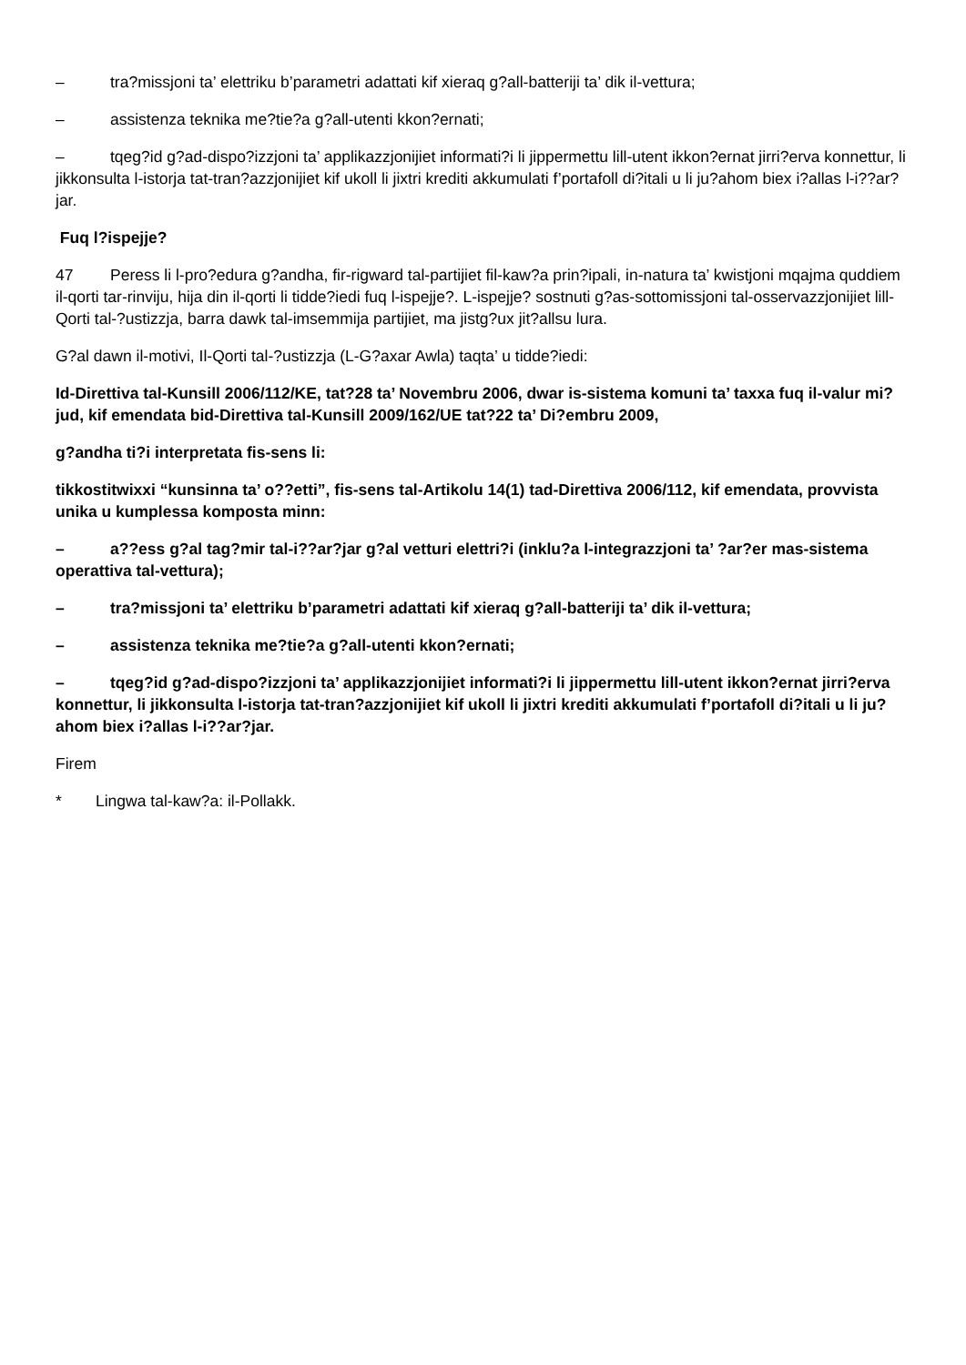– tra?missjoni ta’ elettriku b’parametri adattati kif xieraq g?all-batteriji ta’ dik il-vettura;
– assistenza teknika me?tie?a g?all-utenti kkon?ernati;
– tqeg?id g?ad-dispo?izzjoni ta’ applikazzjonijiet informati?i li jippermettu lill-utent ikkon?ernat jirri?erva konnettur, li jikkonsulta l-istorja tat-tran?azzjonijiet kif ukoll li jixtri krediti akkumulati f’portafoll di?itali u li ju?ahom biex i?allas l-i??ar?jar.
Fuq l?ispejje?
47 Peress li l-pro?edura g?andha, fir-rigward tal-partijiet fil-kaw?a prin?ipali, in-natura ta’ kwistjoni mqajma quddiem il-qorti tar-rinviju, hija din il-qorti li tidde?iedi fuq l-ispejje?. L-ispejje? sostnuti g?as-sottomissjoni tal-osservazzjonijiet lill-Qorti tal-?ustizzja, barra dawk tal-imsemmija partijiet, ma jistg?ux jit?allsu lura.
G?al dawn il-motivi, Il-Qorti tal-?ustizzja (L-G?axar Awla) taqta’ u tidde?iedi:
Id-Direttiva tal-Kunsill 2006/112/KE, tat?28 ta’ Novembru 2006, dwar is-sistema komuni ta’ taxxa fuq il-valur mi?jud, kif emendata bid-Direttiva tal-Kunsill 2009/162/UE tat?22 ta’ Di?embru 2009,
g?andha ti?i interpretata fis-sens li:
tikkostitwixxi “kunsinna ta’ o??etti”, fis-sens tal-Artikolu 14(1) tad-Direttiva 2006/112, kif emendata, provvista unika u kumplessa komposta minn:
– a??ess g?al tag?mir tal-i??ar?jar g?al vetturi elettri?i (inklu?a l-integrazzjoni ta’ ?ar?er mas-sistema operattiva tal-vettura);
– tra?missjoni ta’ elettriku b’parametri adattati kif xieraq g?all-batteriji ta’ dik il-vettura;
– assistenza teknika me?tie?a g?all-utenti kkon?ernati;
– tqeg?id g?ad-dispo?izzjoni ta’ applikazzjonijiet informati?i li jippermettu lill-utent ikkon?ernat jirri?erva konnettur, li jikkonsulta l-istorja tat-tran?azzjonijiet kif ukoll li jixtri krediti akkumulati f’portafoll di?itali u li ju?ahom biex i?allas l-i??ar?jar.
Firem
* Lingwa tal-kaw?a: il-Pollakk.